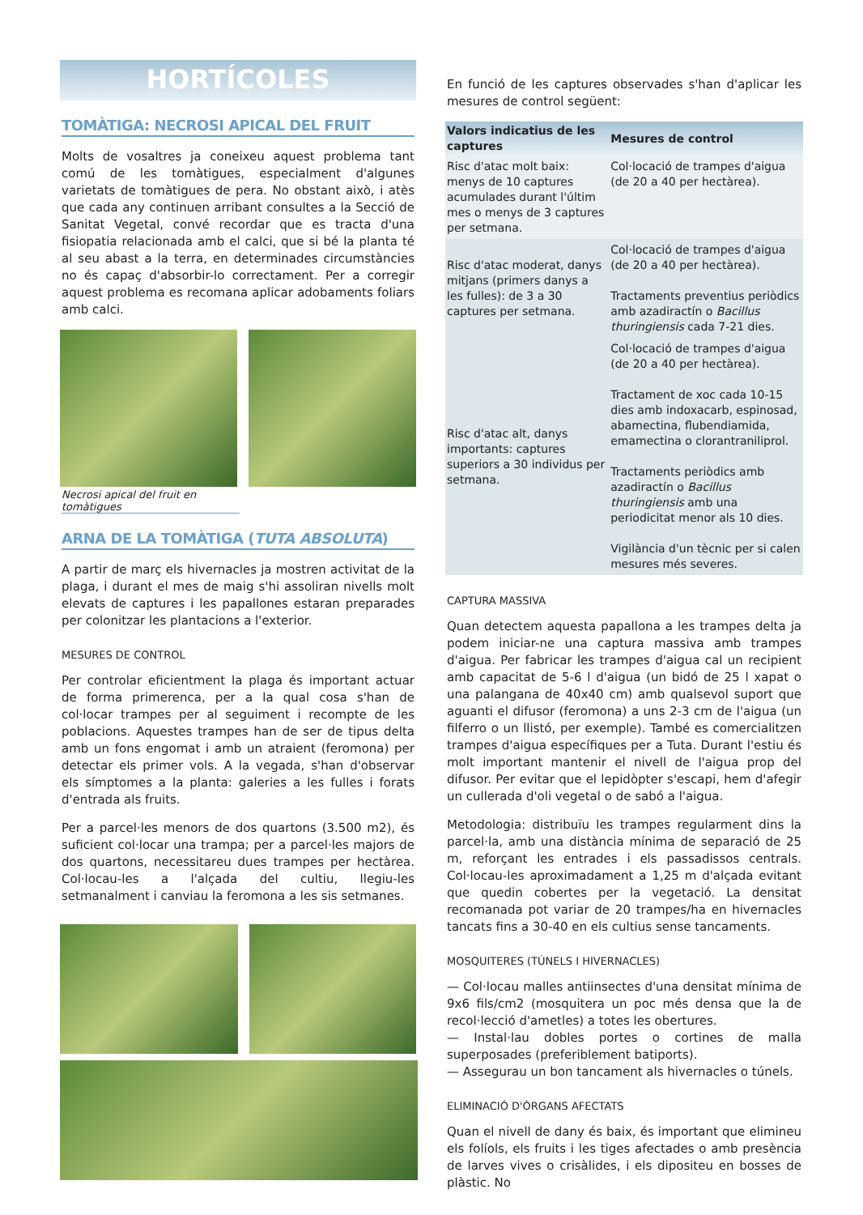HORTÍCOLES
TOMÀTIGA: NECROSI APICAL DEL FRUIT
Molts de vosaltres ja coneixeu aquest problema tant comú de les tomàtigues, especialment d'algunes varietats de tomàtigues de pera. No obstant això, i atès que cada any continuen arribant consultes a la Secció de Sanitat Vegetal, convé recordar que es tracta d'una fisiopatia relacionada amb el calci, que si bé la planta té al seu abast a la terra, en determinades circumstàncies no és capaç d'absorbir-lo correctament. Per a corregir aquest problema es recomana aplicar adobaments foliars amb calci.
Necrosi apical del fruit en tomàtigues
ARNA DE LA TOMÀTIGA (TUTA ABSOLUTA)
A partir de març els hivernacles ja mostren activitat de la plaga, i durant el mes de maig s'hi assoliran nivells molt elevats de captures i les papallones estaran preparades per colonitzar les plantacions a l'exterior.
MESURES DE CONTROL
Per controlar eficientment la plaga és important actuar de forma primerenca, per a la qual cosa s'han de col·locar trampes per al seguiment i recompte de les poblacions. Aquestes trampes han de ser de tipus delta amb un fons engomat i amb un atraient (feromona) per detectar els primer vols. A la vegada, s'han d'observar els símptomes a la planta: galeries a les fulles i forats d'entrada als fruits.
Per a parcel·les menors de dos quartons (3.500 m2), és suficient col·locar una trampa; per a parcel·les majors de dos quartons, necessitareu dues trampes per hectàrea. Col·locau-les a l'alçada del cultiu, llegiu-les setmanalment i canviau la feromona a les sis setmanes.
En funció de les captures observades s'han d'aplicar les mesures de control següent:
| Valors indicatius de les captures | Mesures de control |
| --- | --- |
| Risc d'atac molt baix: menys de 10 captures acumulades durant l'últim mes o menys de 3 captures per setmana. | Col·locació de trampes d'aigua (de 20 a 40 per hectàrea). |
| Risc d'atac moderat, danys mitjans (primers danys a les fulles): de 3 a 30 captures per setmana. | Col·locació de trampes d'aigua (de 20 a 40 per hectàrea). Tractaments preventius periòdics amb azadiractín o Bacillus thuringiensis cada 7-21 dies. |
| Risc d'atac alt, danys importants: captures superiors a 30 individus per setmana. | Col·locació de trampes d'aigua (de 20 a 40 per hectàrea). Tractament de xoc cada 10-15 dies amb indoxacarb, espinosad, abamectina, flubendiamida, emamectina o clorantraniliprol. Tractaments periòdics amb azadiractín o Bacillus thuringiensis amb una periodicitat menor als 10 dies. Vigilància d'un tècnic per si calen mesures més severes. |
CAPTURA MASSIVA
Quan detectem aquesta papallona a les trampes delta ja podem iniciar-ne una captura massiva amb trampes d'aigua. Per fabricar les trampes d'aigua cal un recipient amb capacitat de 5-6 l d'aigua (un bidó de 25 l xapat o una palangana de 40x40 cm) amb qualsevol suport que aguanti el difusor (feromona) a uns 2-3 cm de l'aigua (un filferro o un llistó, per exemple). També es comercialitzen trampes d'aigua específiques per a Tuta. Durant l'estiu és molt important mantenir el nivell de l'aigua prop del difusor. Per evitar que el lepidòpter s'escapi, hem d'afegir un cullerada d'oli vegetal o de sabó a l'aigua.
Metodologia: distribuïu les trampes regularment dins la parcel·la, amb una distància mínima de separació de 25 m, reforçant les entrades i els passadissos centrals. Col·locau-les aproximadament a 1,25 m d'alçada evitant que quedin cobertes per la vegetació. La densitat recomanada pot variar de 20 trampes/ha en hivernacles tancats fins a 30-40 en els cultius sense tancaments.
MOSQUITERES (TÚNELS I HIVERNACLES)
— Col·locau malles antiinsectes d'una densitat mínima de 9x6 fils/cm2 (mosquitera un poc més densa que la de recol·lecció d'ametles) a totes les obertures.
— Instal·lau dobles portes o cortines de malla superposades (preferiblement batiports).
— Assegurau un bon tancament als hivernacles o túnels.
ELIMINACIÓ D'ÒRGANS AFECTATS
Quan el nivell de dany és baix, és important que elimineu els folíols, els fruits i les tiges afectades o amb presència de larves vives o crisàlides, i els dipositeu en bosses de plàstic. No